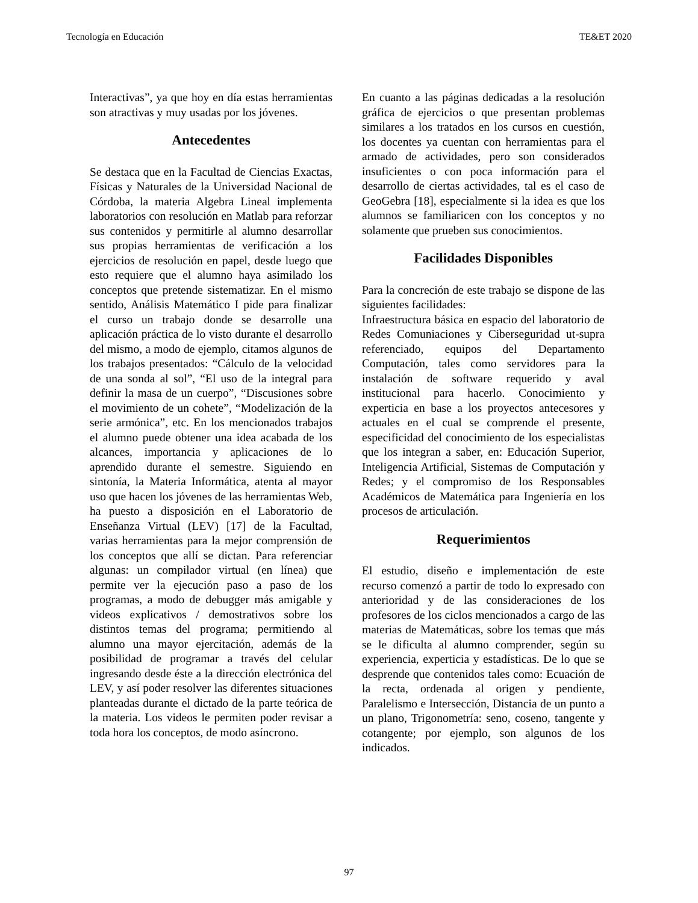Tecnología en Educación TE&ET 2020
Interactivas”, ya que hoy en día estas herramientas son atractivas y muy usadas por los jóvenes.
Antecedentes
Se destaca que en la Facultad de Ciencias Exactas, Físicas y Naturales de la Universidad Nacional de Córdoba, la materia Algebra Lineal implementa laboratorios con resolución en Matlab para reforzar sus contenidos y permitirle al alumno desarrollar sus propias herramientas de verificación a los ejercicios de resolución en papel, desde luego que esto requiere que el alumno haya asimilado los conceptos que pretende sistematizar. En el mismo sentido, Análisis Matemático I pide para finalizar el curso un trabajo donde se desarrolle una aplicación práctica de lo visto durante el desarrollo del mismo, a modo de ejemplo, citamos algunos de los trabajos presentados: “Cálculo de la velocidad de una sonda al sol”, “El uso de la integral para definir la masa de un cuerpo”, “Discusiones sobre el movimiento de un cohete”, “Modelización de la serie armónica”, etc. En los mencionados trabajos el alumno puede obtener una idea acabada de los alcances, importancia y aplicaciones de lo aprendido durante el semestre. Siguiendo en sintonía, la Materia Informática, atenta al mayor uso que hacen los jóvenes de las herramientas Web, ha puesto a disposición en el Laboratorio de Enseñanza Virtual (LEV) [17] de la Facultad, varias herramientas para la mejor comprensión de los conceptos que allí se dictan. Para referenciar algunas: un compilador virtual (en línea) que permite ver la ejecución paso a paso de los programas, a modo de debugger más amigable y videos explicativos / demostrativos sobre los distintos temas del programa; permitiendo al alumno una mayor ejercitación, además de la posibilidad de programar a través del celular ingresando desde éste a la dirección electrónica del LEV, y así poder resolver las diferentes situaciones planteadas durante el dictado de la parte teórica de la materia. Los videos le permiten poder revisar a toda hora los conceptos, de modo asíncrono.
En cuanto a las páginas dedicadas a la resolución gráfica de ejercicios o que presentan problemas similares a los tratados en los cursos en cuestión, los docentes ya cuentan con herramientas para el armado de actividades, pero son considerados insuficientes o con poca información para el desarrollo de ciertas actividades, tal es el caso de GeoGebra [18], especialmente si la idea es que los alumnos se familiaricen con los conceptos y no solamente que prueben sus conocimientos.
Facilidades Disponibles
Para la concreción de este trabajo se dispone de las siguientes facilidades:
Infraestructura básica en espacio del laboratorio de Redes Comuniaciones y Ciberseguridad ut-supra referenciado, equipos del Departamento Computación, tales como servidores para la instalación de software requerido y aval institucional para hacerlo. Conocimiento y experticia en base a los proyectos antecesores y actuales en el cual se comprende el presente, especificidad del conocimiento de los especialistas que los integran a saber, en: Educación Superior, Inteligencia Artificial, Sistemas de Computación y Redes; y el compromiso de los Responsables Académicos de Matemática para Ingeniería en los procesos de articulación.
Requerimientos
El estudio, diseño e implementación de este recurso comenzó a partir de todo lo expresado con anterioridad y de las consideraciones de los profesores de los ciclos mencionados a cargo de las materias de Matemáticas, sobre los temas que más se le dificulta al alumno comprender, según su experiencia, experticia y estadísticas. De lo que se desprende que contenidos tales como: Ecuación de la recta, ordenada al origen y pendiente, Paralelismo e Intersección, Distancia de un punto a un plano, Trigonometría: seno, coseno, tangente y cotangente; por ejemplo, son algunos de los indicados.
97